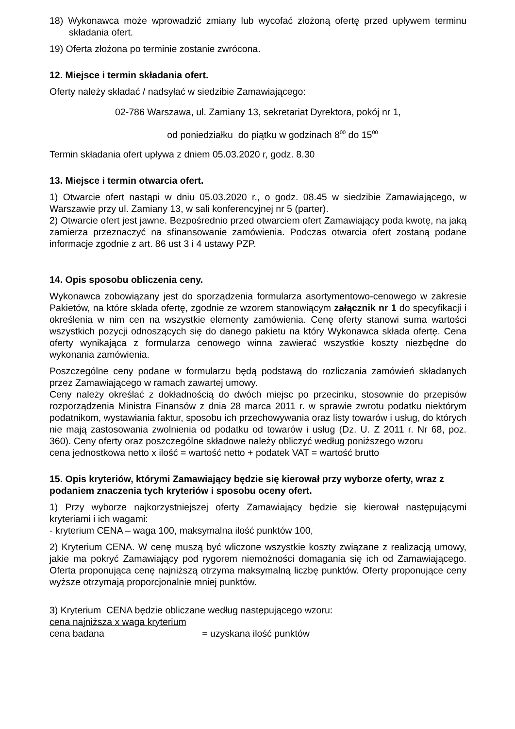18) Wykonawca może wprowadzić zmiany lub wycofać złożoną ofertę przed upływem terminu składania ofert.
19) Oferta złożona po terminie zostanie zwrócona.
12. Miejsce i termin składania ofert.
Oferty należy składać / nadsyłać w siedzibie Zamawiającego:
02-786 Warszawa, ul. Zamiany 13, sekretariat Dyrektora, pokój nr 1,
od poniedziałku do piątku w godzinach 8<sup>00</sup> do 15<sup>00</sup>
Termin składania ofert upływa z dniem 05.03.2020 r, godz. 8.30
13. Miejsce i termin otwarcia ofert.
1) Otwarcie ofert nastąpi w dniu 05.03.2020 r., o godz. 08.45 w siedzibie Zamawiającego, w Warszawie przy ul. Zamiany 13, w sali konferencyjnej nr 5 (parter).
2) Otwarcie ofert jest jawne. Bezpośrednio przed otwarciem ofert Zamawiający poda kwotę, na jaką zamierza przeznaczyć na sfinansowanie zamówienia. Podczas otwarcia ofert zostaną podane informacje zgodnie z art. 86 ust 3 i 4 ustawy PZP.
14. Opis sposobu obliczenia ceny.
Wykonawca zobowiązany jest do sporządzenia formularza asortymentowo-cenowego w zakresie Pakietów, na które składa ofertę, zgodnie ze wzorem stanowiącym załącznik nr 1 do specyfikacji i określenia w nim cen na wszystkie elementy zamówienia. Cenę oferty stanowi suma wartości wszystkich pozycji odnoszących się do danego pakietu na który Wykonawca składa ofertę. Cena oferty wynikająca z formularza cenowego winna zawierać wszystkie koszty niezbędne do wykonania zamówienia.
Poszczególne ceny podane w formularzu będą podstawą do rozliczania zamówień składanych przez Zamawiającego w ramach zawartej umowy.
Ceny należy określać z dokładnością do dwóch miejsc po przecinku, stosownie do przepisów rozporządzenia Ministra Finansów z dnia 28 marca 2011 r. w sprawie zwrotu podatku niektórym podatnikom, wystawiania faktur, sposobu ich przechowywania oraz listy towarów i usług, do których nie mają zastosowania zwolnienia od podatku od towarów i usług (Dz. U. Z 2011 r. Nr 68, poz. 360). Ceny oferty oraz poszczególne składowe należy obliczyć według poniższego wzoru
cena jednostkowa netto x ilość = wartość netto + podatek VAT = wartość brutto
15. Opis kryteriów, którymi Zamawiający będzie się kierował przy wyborze oferty, wraz z podaniem znaczenia tych kryteriów i sposobu oceny ofert.
1) Przy wyborze najkorzystniejszej oferty Zamawiający będzie się kierował następującymi kryteriami i ich wagami:
- kryterium CENA – waga 100, maksymalna ilość punktów 100,
2) Kryterium CENA. W cenę muszą być wliczone wszystkie koszty związane z realizacją umowy, jakie ma pokryć Zamawiający pod rygorem niemożności domagania się ich od Zamawiającego. Oferta proponująca cenę najniższą otrzyma maksymalną liczbę punktów. Oferty proponujące ceny wyższe otrzymają proporcjonalnie mniej punktów.
3) Kryterium CENA będzie obliczane według następującego wzoru:
cena najniższa x waga kryterium
cena badana = uzyskana ilość punktów